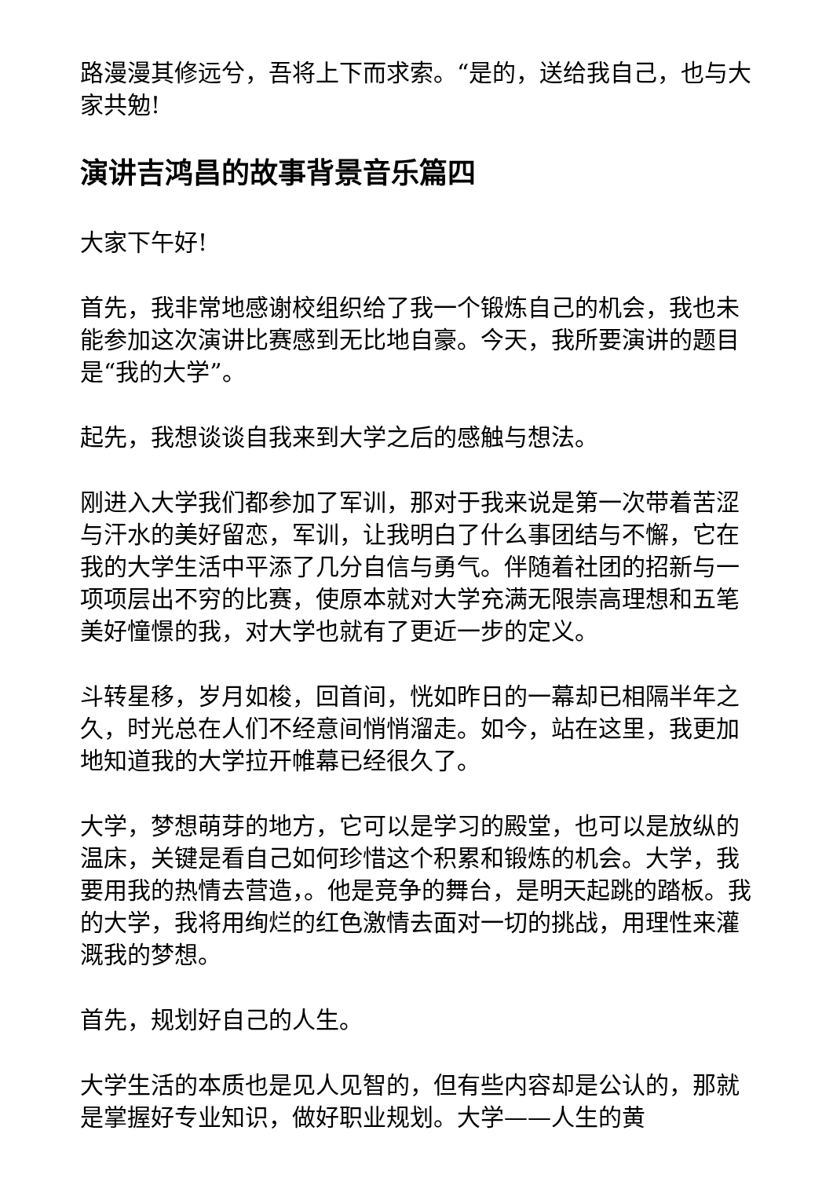路漫漫其修远兮，吾将上下而求索。“是的，送给我自己，也与大家共勉!
演讲吉鸿昌的故事背景音乐篇四
大家下午好!
首先，我非常地感谢校组织给了我一个锻炼自己的机会，我也未能参加这次演讲比赛感到无比地自豪。今天，我所要演讲的题目是“我的大学”。
起先，我想谈谈自我来到大学之后的感触与想法。
刚进入大学我们都参加了军训，那对于我来说是第一次带着苦涩与汗水的美好留恋，军训，让我明白了什么事团结与不懈，它在我的大学生活中平添了几分自信与勇气。伴随着社团的招新与一项项层出不穷的比赛，使原本就对大学充满无限崇高理想和五笔美好憧憬的我，对大学也就有了更近一步的定义。
斗转星移，岁月如梭，回首间，恍如昨日的一幕却已相隔半年之久，时光总在人们不经意间悄悄溜走。如今，站在这里，我更加地知道我的大学拉开帷幕已经很久了。
大学，梦想萌芽的地方，它可以是学习的殿堂，也可以是放纵的温床，关键是看自己如何珍惜这个积累和锻炼的机会。大学，我要用我的热情去营造，。他是竞争的舞台，是明天起跳的踏板。我的大学，我将用绚烂的红色激情去面对一切的挑战，用理性来灌溉我的梦想。
首先，规划好自己的人生。
大学生活的本质也是见人见智的，但有些内容却是公认的，那就是掌握好专业知识，做好职业规划。大学——人生的黄